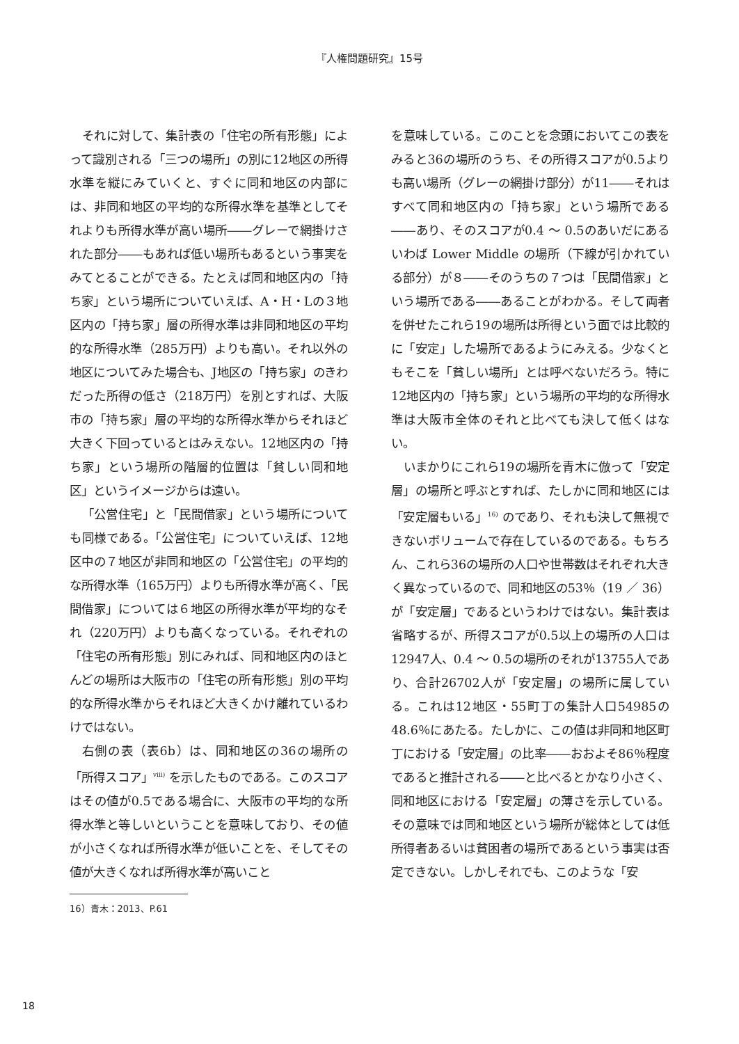『人権問題研究』15号
それに対して、集計表の「住宅の所有形態」によって識別される「三つの場所」の別に12地区の所得水準を縦にみていくと、すぐに同和地区の内部には、非同和地区の平均的な所得水準を基準としてそれよりも所得水準が高い場所――グレーで網掛けされた部分――もあれば低い場所もあるという事実をみてとることができる。たとえば同和地区内の「持ち家」という場所についていえば、A・H・Lの３地区内の「持ち家」層の所得水準は非同和地区の平均的な所得水準（285万円）よりも高い。それ以外の地区についてみた場合も、J地区の「持ち家」のきわだった所得の低さ（218万円）を別とすれば、大阪市の「持ち家」層の平均的な所得水準からそれほど大きく下回っているとはみえない。12地区内の「持ち家」という場所の階層的位置は「貧しい同和地区」というイメージからは遠い。
「公営住宅」と「民間借家」という場所についても同様である。「公営住宅」についていえば、12地区中の７地区が非同和地区の「公営住宅」の平均的な所得水準（165万円）よりも所得水準が高く、「民間借家」については６地区の所得水準が平均的なそれ（220万円）よりも高くなっている。それぞれの「住宅の所有形態」別にみれば、同和地区内のほとんどの場所は大阪市の「住宅の所有形態」別の平均的な所得水準からそれほど大きくかけ離れているわけではない。
右側の表（表6b）は、同和地区の36の場所の「所得スコア」<sup>viii)</sup> を示したものである。このスコアはその値が0.5である場合に、大阪市の平均的な所得水準と等しいということを意味しており、その値が小さくなれば所得水準が低いことを、そしてその値が大きくなれば所得水準が高いこと
を意味している。このことを念頭においてこの表をみると36の場所のうち、その所得スコアが0.5よりも高い場所（グレーの網掛け部分）が11――それはすべて同和地区内の「持ち家」という場所である――あり、そのスコアが0.4 ～ 0.5のあいだにあるいわば Lower Middle の場所（下線が引かれている部分）が８――そのうちの７つは「民間借家」という場所である――あることがわかる。そして両者を併せたこれら19の場所は所得という面では比較的に「安定」した場所であるようにみえる。少なくともそこを「貧しい場所」とは呼べないだろう。特に12地区内の「持ち家」という場所の平均的な所得水準は大阪市全体のそれと比べても決して低くはない。
いまかりにこれら19の場所を青木に倣って「安定層」の場所と呼ぶとすれば、たしかに同和地区には「安定層もいる」<sup>16)</sup> のであり、それも決して無視できないボリュームで存在しているのである。もちろん、これら36の場所の人口や世帯数はそれぞれ大きく異なっているので、同和地区の53％（19 ／ 36）が「安定層」であるというわけではない。集計表は省略するが、所得スコアが0.5以上の場所の人口は12947人、0.4 ～ 0.5の場所のそれが13755人であり、合計26702人が「安定層」の場所に属している。これは12地区・55町丁の集計人口54985の48.6％にあたる。たしかに、この値は非同和地区町丁における「安定層」の比率――おおよそ86％程度であると推計される――と比べるとかなり小さく、同和地区における「安定層」の薄さを示している。その意味では同和地区という場所が総体としては低所得者あるいは貧困者の場所であるという事実は否定できない。しかしそれでも、このような「安
16）青木：2013、P.61
18